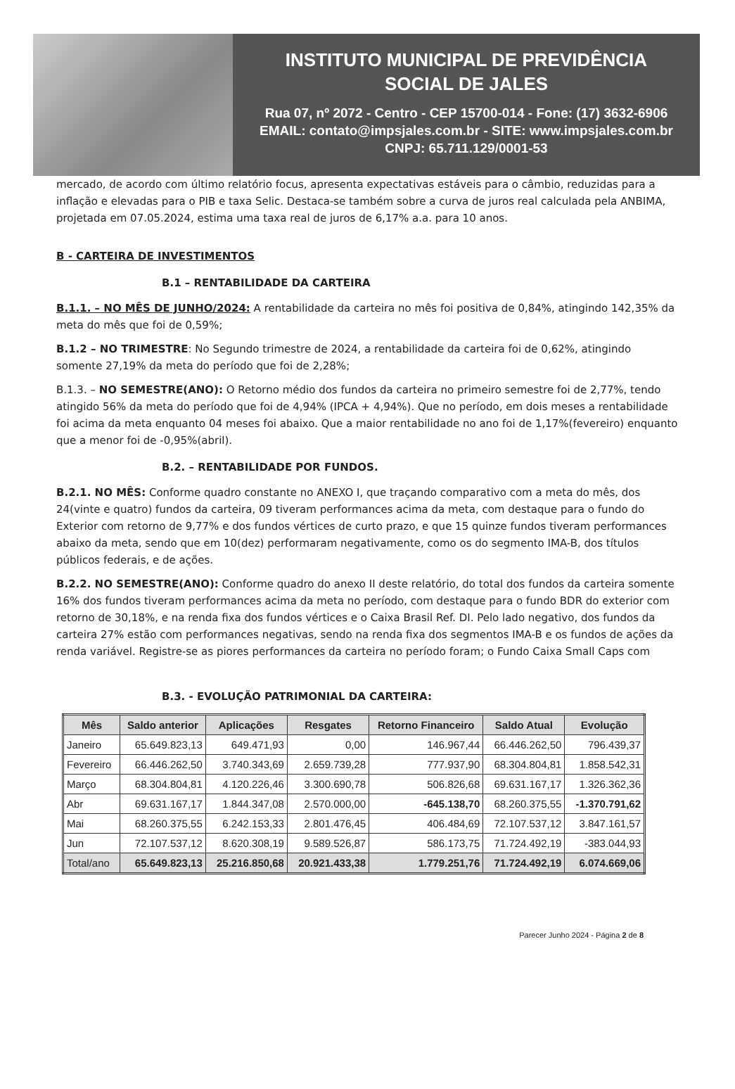INSTITUTO MUNICIPAL DE PREVIDÊNCIA
SOCIAL DE JALES
Rua 07, nº 2072 - Centro - CEP 15700-014 - Fone: (17) 3632-6906
EMAIL: contato@impsjales.com.br - SITE: www.impsjales.com.br
CNPJ: 65.711.129/0001-53
mercado, de acordo com último relatório focus, apresenta expectativas estáveis para o câmbio, reduzidas para a inflação e elevadas para o PIB e taxa Selic. Destaca-se também sobre a curva de juros real calculada pela ANBIMA, projetada em 07.05.2024, estima uma taxa real de juros de 6,17% a.a. para 10 anos.
B - CARTEIRA DE INVESTIMENTOS
B.1 – RENTABILIDADE DA CARTEIRA
B.1.1. – NO MÊS DE JUNHO/2024: A rentabilidade da carteira no mês foi positiva de 0,84%, atingindo 142,35% da meta do mês que foi de 0,59%;
B.1.2 – NO TRIMESTRE: No Segundo trimestre de 2024, a rentabilidade da carteira foi de 0,62%, atingindo somente 27,19% da meta do período que foi de 2,28%;
B.1.3. – NO SEMESTRE(ANO): O Retorno médio dos fundos da carteira no primeiro semestre foi de 2,77%, tendo atingido 56% da meta do período que foi de 4,94% (IPCA + 4,94%). Que no período, em dois meses a rentabilidade foi acima da meta enquanto 04 meses foi abaixo. Que a maior rentabilidade no ano foi de 1,17%(fevereiro) enquanto que a menor foi de -0,95%(abril).
B.2. – RENTABILIDADE POR FUNDOS.
B.2.1. NO MÊS: Conforme quadro constante no ANEXO I, que traçando comparativo com a meta do mês, dos 24(vinte e quatro) fundos da carteira, 09 tiveram performances acima da meta, com destaque para o fundo do Exterior com retorno de 9,77% e dos fundos vértices de curto prazo, e que 15 quinze fundos tiveram performances abaixo da meta, sendo que em 10(dez) performaram negativamente, como os do segmento IMA-B, dos títulos públicos federais, e de ações.
B.2.2. NO SEMESTRE(ANO): Conforme quadro do anexo II deste relatório, do total dos fundos da carteira somente 16% dos fundos tiveram performances acima da meta no período, com destaque para o fundo BDR do exterior com retorno de 30,18%, e na renda fixa dos fundos vértices e o Caixa Brasil Ref. DI. Pelo lado negativo, dos fundos da carteira 27% estão com performances negativas, sendo na renda fixa dos segmentos IMA-B e os fundos de ações da renda variável. Registre-se as piores performances da carteira no período foram; o Fundo Caixa Small Caps com
B.3. - EVOLUÇÃO PATRIMONIAL DA CARTEIRA:
| Mês | Saldo anterior | Aplicações | Resgates | Retorno Financeiro | Saldo Atual | Evolução |
| --- | --- | --- | --- | --- | --- | --- |
| Janeiro | 65.649.823,13 | 649.471,93 | 0,00 | 146.967,44 | 66.446.262,50 | 796.439,37 |
| Fevereiro | 66.446.262,50 | 3.740.343,69 | 2.659.739,28 | 777.937,90 | 68.304.804,81 | 1.858.542,31 |
| Março | 68.304.804,81 | 4.120.226,46 | 3.300.690,78 | 506.826,68 | 69.631.167,17 | 1.326.362,36 |
| Abr | 69.631.167,17 | 1.844.347,08 | 2.570.000,00 | -645.138,70 | 68.260.375,55 | -1.370.791,62 |
| Mai | 68.260.375,55 | 6.242.153,33 | 2.801.476,45 | 406.484,69 | 72.107.537,12 | 3.847.161,57 |
| Jun | 72.107.537,12 | 8.620.308,19 | 9.589.526,87 | 586.173,75 | 71.724.492,19 | -383.044,93 |
| Total/ano | 65.649.823,13 | 25.216.850,68 | 20.921.433,38 | 1.779.251,76 | 71.724.492,19 | 6.074.669,06 |
Parecer Junho 2024 - Página 2 de 8